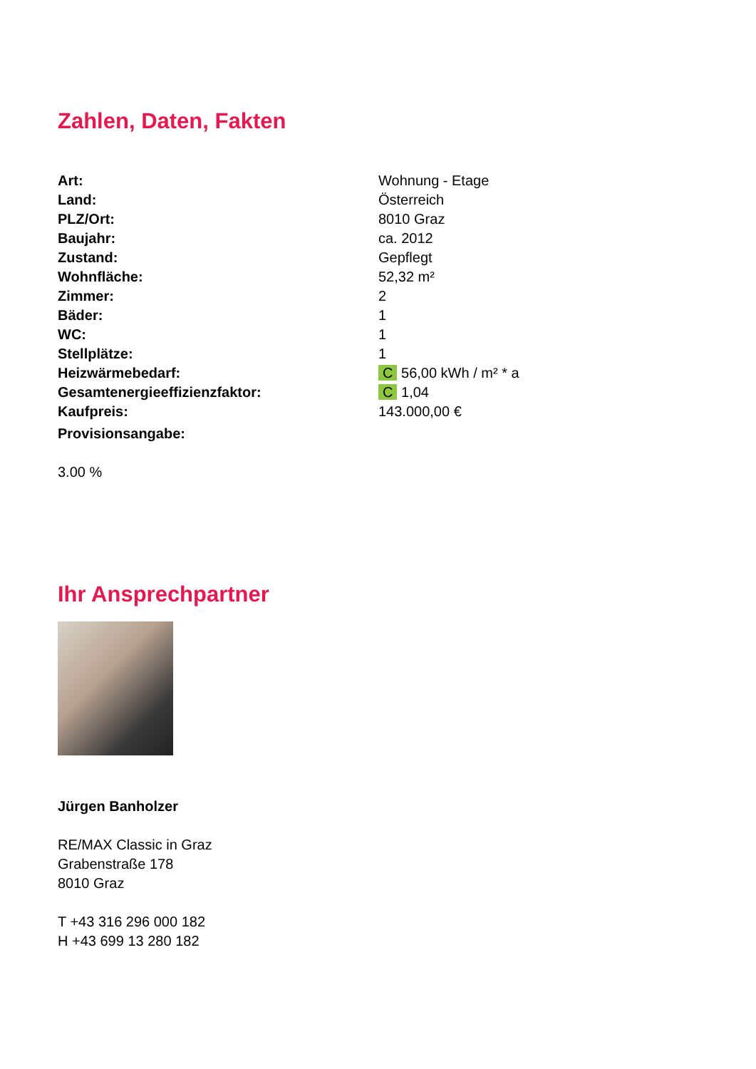Zahlen, Daten, Fakten
| Art: | Wohnung - Etage |
| Land: | Österreich |
| PLZ/Ort: | 8010 Graz |
| Baujahr: | ca. 2012 |
| Zustand: | Gepflegt |
| Wohnfläche: | 52,32 m² |
| Zimmer: | 2 |
| Bäder: | 1 |
| WC: | 1 |
| Stellplätze: | 1 |
| Heizwärmebedarf: | C 56,00 kWh / m² * a |
| Gesamtenergieeffizienzfaktor: | C 1,04 |
| Kaufpreis: | 143.000,00 € |
| Provisionsangabe: | |
3.00 %
Ihr Ansprechpartner
Jürgen Banholzer
RE/MAX Classic in Graz
Grabenstraße 178
8010 Graz
T +43 316 296 000 182
H +43 699 13 280 182